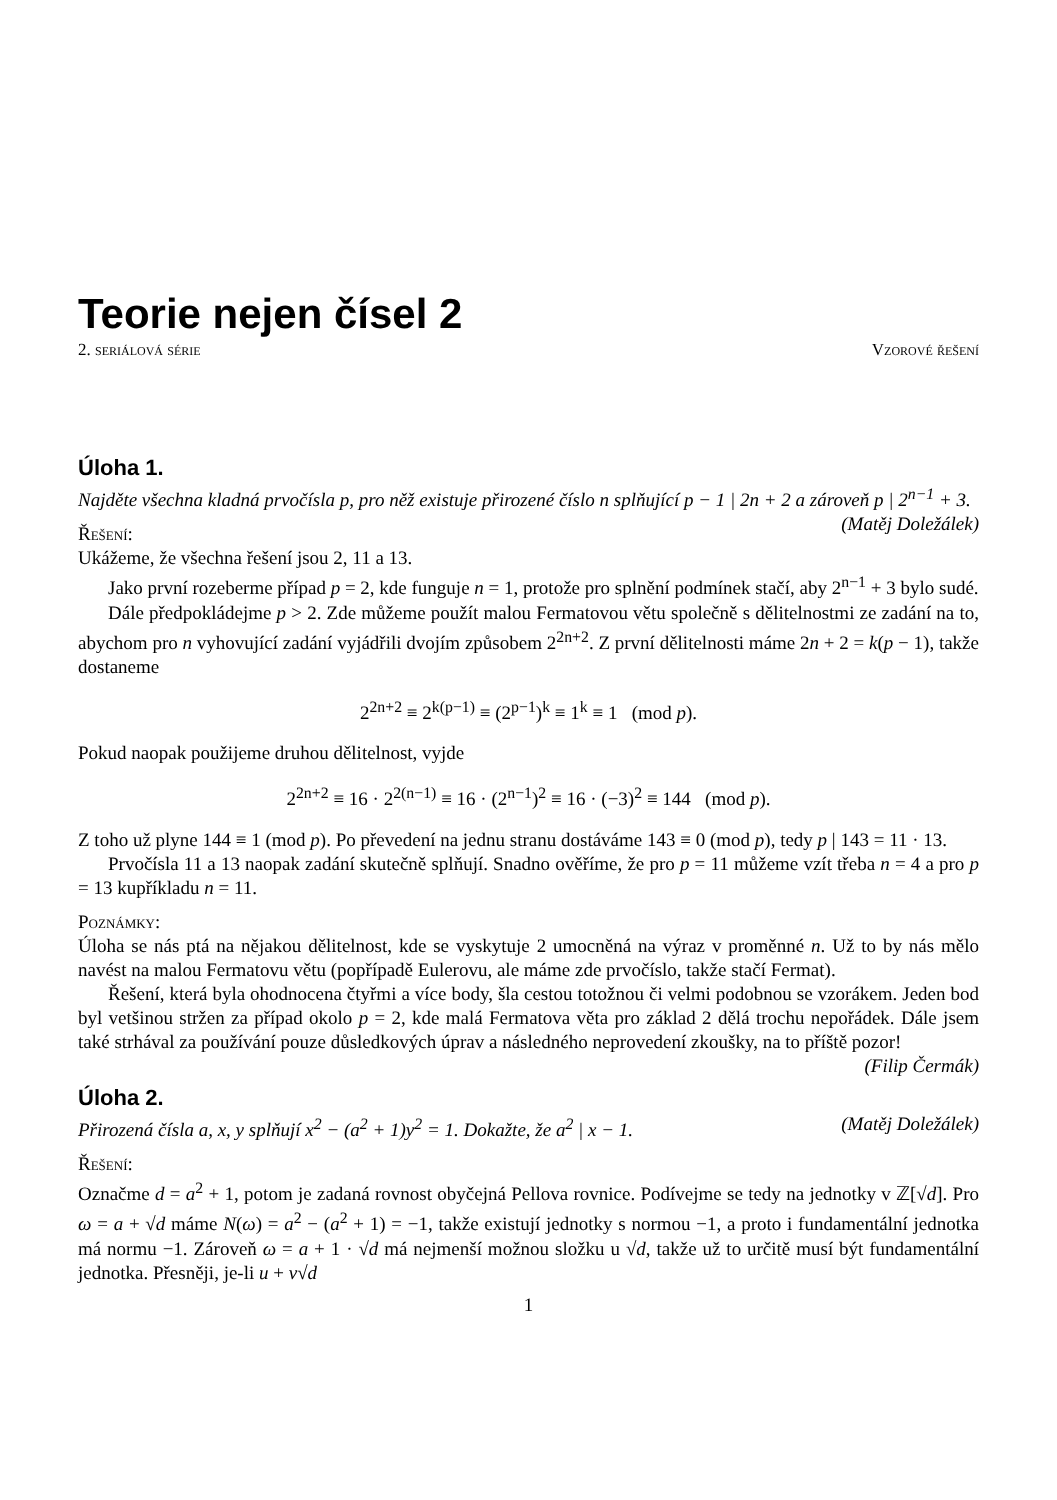Teorie nejen čísel 2
2. seriálová série Vzorové řešení
Úloha 1.
Najděte všechna kladná prvočísla p, pro něž existuje přirozené číslo n splňující p − 1 | 2n + 2 a zároveň p | 2<sup>n−1</sup> + 3. (Matěj Doležálek)
Řešení:
Ukážeme, že všechna řešení jsou 2, 11 a 13.
Jako první rozeberme případ p = 2, kde funguje n = 1, protože pro splnění podmínek stačí, aby 2<sup>n−1</sup> + 3 bylo sudé.
Dále předpokládejme p > 2. Zde můžeme použít malou Fermatovou větu společně s dělitelnostmi ze zadání na to, abychom pro n vyhovující zadání vyjádřili dvojím způsobem 2<sup>2n+2</sup>. Z první dělitelnosti máme 2n + 2 = k(p − 1), takže dostaneme
2<sup>2n+2</sup> ≡ 2<sup>k(p−1)</sup> ≡ (2<sup>p−1</sup>)<sup>k</sup> ≡ 1<sup>k</sup> ≡ 1 (mod p).
Pokud naopak použijeme druhou dělitelnost, vyjde
2<sup>2n+2</sup> ≡ 16 · 2<sup>2(n−1)</sup> ≡ 16 · (2<sup>n−1</sup>)<sup>2</sup> ≡ 16 · (−3)<sup>2</sup> ≡ 144 (mod p).
Z toho už plyne 144 ≡ 1 (mod p). Po převedení na jednu stranu dostáváme 143 ≡ 0 (mod p), tedy p | 143 = 11 · 13.
Prvočísla 11 a 13 naopak zadání skutečně splňují. Snadno ověříme, že pro p = 11 můžeme vzít třeba n = 4 a pro p = 13 kupříkladu n = 11.
Poznámky:
Úloha se nás ptá na nějakou dělitelnost, kde se vyskytuje 2 umocněná na výraz v proměnné n. Už to by nás mělo navést na malou Fermatovu větu (popřípadě Eulerovu, ale máme zde prvočíslo, takže stačí Fermat).
Řešení, která byla ohodnocena čtyřmi a více body, šla cestou totožnou či velmi podobnou se vzorákem. Jeden bod byl vetšinou stržen za případ okolo p = 2, kde malá Fermatova věta pro základ 2 dělá trochu nepořádek. Dále jsem také strhával za používání pouze důsledkových úprav a následného neprovedení zkoušky, na to příště pozor! (Filip Čermák)
Úloha 2.
Přirozená čísla a, x, y splňují x<sup>2</sup> − (a<sup>2</sup> + 1)y<sup>2</sup> = 1. Dokažte, že a<sup>2</sup> | x − 1. (Matěj Doležálek)
Řešení:
Označme d = a<sup>2</sup> + 1, potom je zadaná rovnost obyčejná Pellova rovnice. Podívejme se tedy na jednotky v ℤ[√d]. Pro ω = a + √d máme N(ω) = a<sup>2</sup> − (a<sup>2</sup> + 1) = −1, takže existují jednotky s normou −1, a proto i fundamentální jednotka má normu −1. Zároveň ω = a + 1 · √d má nejmenší možnou složku u √d, takže už to určitě musí být fundamentální jednotka. Přesněji, je-li u + v√d
1